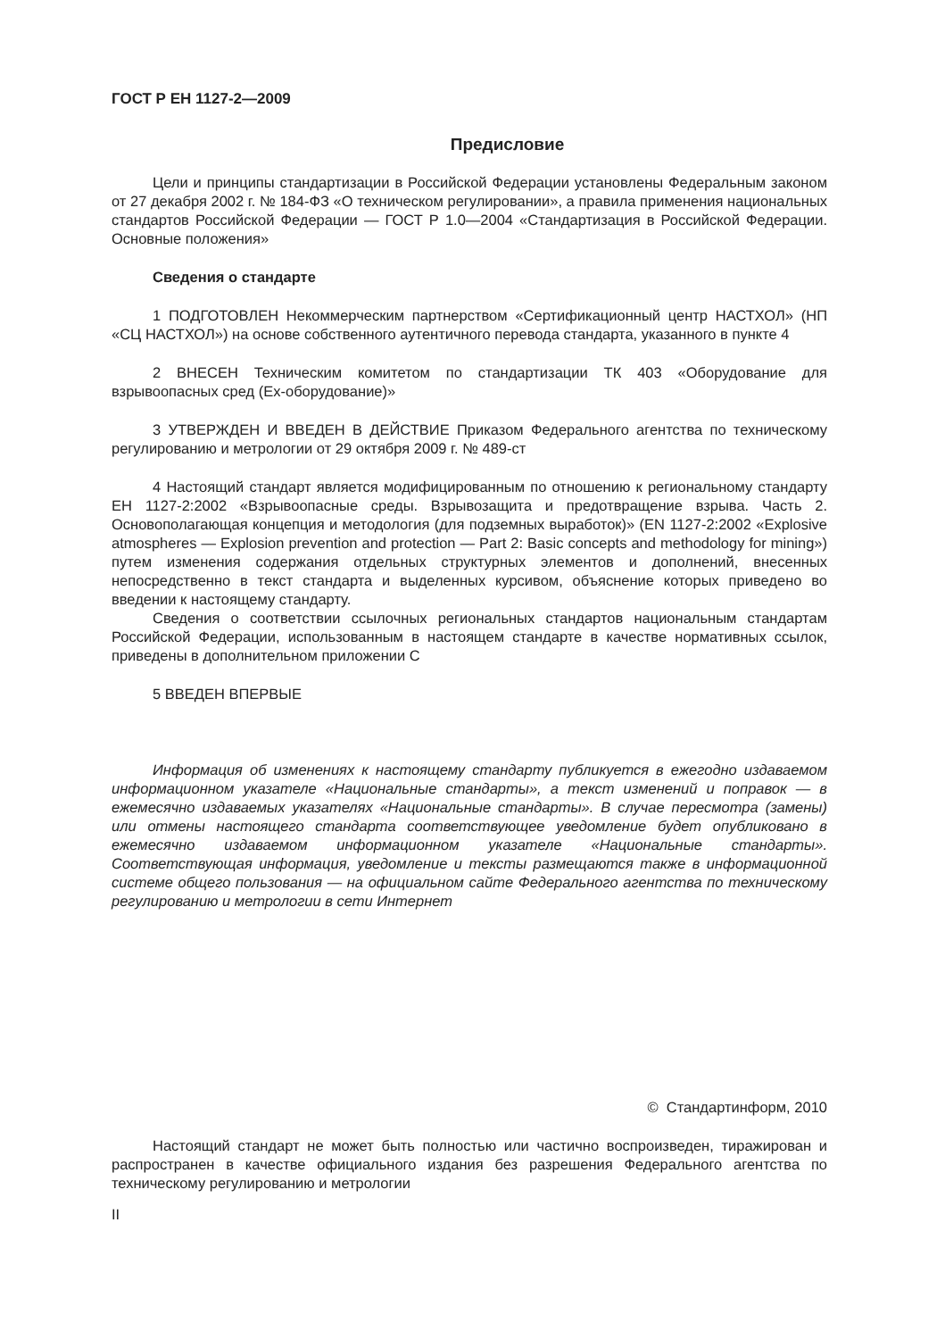ГОСТ Р ЕН 1127-2—2009
Предисловие
Цели и принципы стандартизации в Российской Федерации установлены Федеральным законом от 27 декабря 2002 г. № 184-ФЗ «О техническом регулировании», а правила применения национальных стандартов Российской Федерации — ГОСТ Р 1.0—2004 «Стандартизация в Российской Федерации. Основные положения»
Сведения о стандарте
1 ПОДГОТОВЛЕН Некоммерческим партнерством «Сертификационный центр НАСТХОЛ» (НП «СЦ НАСТХОЛ») на основе собственного аутентичного перевода стандарта, указанного в пункте 4
2 ВНЕСЕН Техническим комитетом по стандартизации ТК 403 «Оборудование для взрывоопасных сред (Ex-оборудование)»
3 УТВЕРЖДЕН И ВВЕДЕН В ДЕЙСТВИЕ Приказом Федерального агентства по техническому регулированию и метрологии от 29 октября 2009 г. № 489-ст
4 Настоящий стандарт является модифицированным по отношению к региональному стандарту ЕН 1127-2:2002 «Взрывоопасные среды. Взрывозащита и предотвращение взрыва. Часть 2. Основополагающая концепция и методология (для подземных выработок)» (EN 1127-2:2002 «Explosive atmospheres — Explosion prevention and protection — Part 2: Basic concepts and methodology for mining») путем изменения содержания отдельных структурных элементов и дополнений, внесенных непосредственно в текст стандарта и выделенных курсивом, объяснение которых приведено во введении к настоящему стандарту.
Сведения о соответствии ссылочных региональных стандартов национальным стандартам Российской Федерации, использованным в настоящем стандарте в качестве нормативных ссылок, приведены в дополнительном приложении С
5 ВВЕДЕН ВПЕРВЫЕ
Информация об изменениях к настоящему стандарту публикуется в ежегодно издаваемом информационном указателе «Национальные стандарты», а текст изменений и поправок — в ежемесячно издаваемых указателях «Национальные стандарты». В случае пересмотра (замены) или отмены настоящего стандарта соответствующее уведомление будет опубликовано в ежемесячно издаваемом информационном указателе «Национальные стандарты». Соответствующая информация, уведомление и тексты размещаются также в информационной системе общего пользования — на официальном сайте Федерального агентства по техническому регулированию и метрологии в сети Интернет
© Стандартинформ, 2010
Настоящий стандарт не может быть полностью или частично воспроизведен, тиражирован и распространен в качестве официального издания без разрешения Федерального агентства по техническому регулированию и метрологии
II